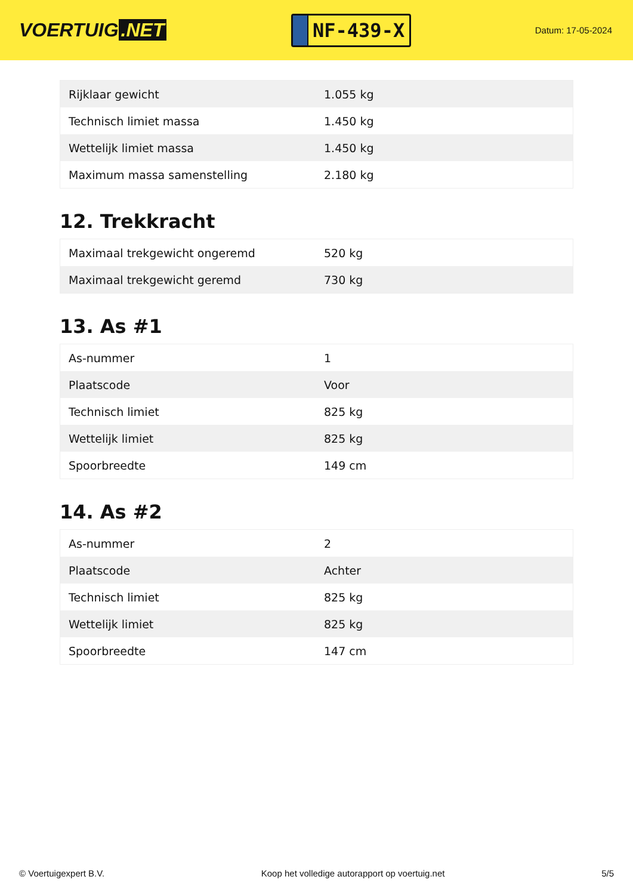VOERTUIG.NET
NF-439-X
Datum: 17-05-2024
| Rijklaar gewicht | 1.055 kg |
| Technisch limiet massa | 1.450 kg |
| Wettelijk limiet massa | 1.450 kg |
| Maximum massa samenstelling | 2.180 kg |
12. Trekkracht
| Maximaal trekgewicht ongeremd | 520 kg |
| Maximaal trekgewicht geremd | 730 kg |
13. As #1
| As-nummer | 1 |
| Plaatscode | Voor |
| Technisch limiet | 825 kg |
| Wettelijk limiet | 825 kg |
| Spoorbreedte | 149 cm |
14. As #2
| As-nummer | 2 |
| Plaatscode | Achter |
| Technisch limiet | 825 kg |
| Wettelijk limiet | 825 kg |
| Spoorbreedte | 147 cm |
© Voertuigexpert B.V. Koop het volledige autorapport op voertuig.net 5/5